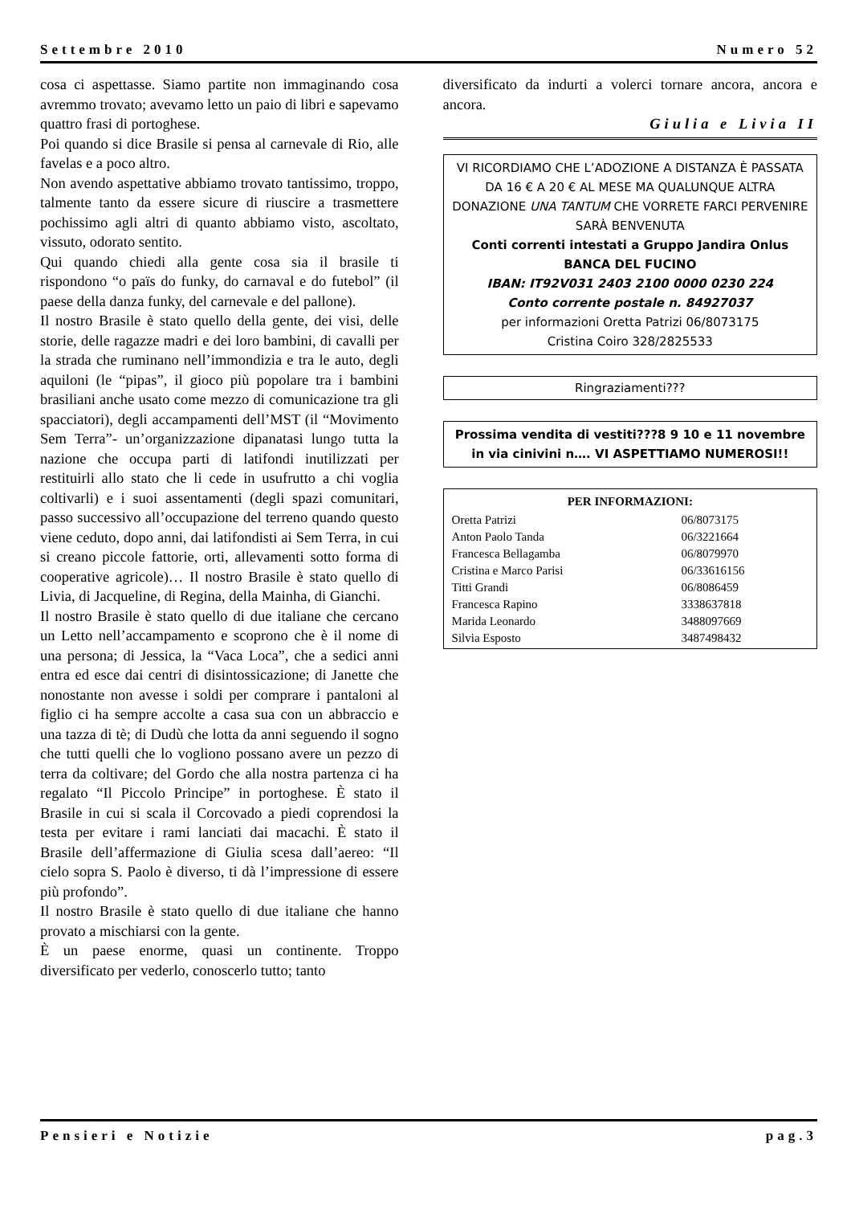Settembre 2010 Numero 52
cosa ci aspettasse. Siamo partite non immaginando cosa avremmo trovato; avevamo letto un paio di libri e sapevamo quattro frasi di portoghese.
Poi quando si dice Brasile si pensa al carnevale di Rio, alle favelas e a poco altro.
Non avendo aspettative abbiamo trovato tantissimo, troppo, talmente tanto da essere sicure di riuscire a trasmettere pochissimo agli altri di quanto abbiamo visto, ascoltato, vissuto, odorato sentito.
Qui quando chiedi alla gente cosa sia il brasile ti rispondono “o païs do funky, do carnaval e do futebol” (il paese della danza funky, del carnevale e del pallone).
Il nostro Brasile è stato quello della gente, dei visi, delle storie, delle ragazze madri e dei loro bambini, di cavalli per la strada che ruminano nell’immondizia e tra le auto, degli aquiloni (le “pipas”, il gioco più popolare tra i bambini brasiliani anche usato come mezzo di comunicazione tra gli spacciatori), degli accampamenti dell’MST (il “Movimento Sem Terra”- un’organizzazione dipanatasi lungo tutta la nazione che occupa parti di latifondi inutilizzati per restituirli allo stato che li cede in usufrutto a chi voglia coltivarli) e i suoi assentamenti (degli spazi comunitari, passo successivo all’occupazione del terreno quando questo viene ceduto, dopo anni, dai latifondisti ai Sem Terra, in cui si creano piccole fattorie, orti, allevamenti sotto forma di cooperative agricole)… Il nostro Brasile è stato quello di Livia, di Jacqueline, di Regina, della Mainha, di Gianchi.
Il nostro Brasile è stato quello di due italiane che cercano un Letto nell’accampamento e scoprono che è il nome di una persona; di Jessica, la “Vaca Loca”, che a sedici anni entra ed esce dai centri di disintossicazione; di Janette che nonostante non avesse i soldi per comprare i pantaloni al figlio ci ha sempre accolte a casa sua con un abbraccio e una tazza di tè; di Dudù che lotta da anni seguendo il sogno che tutti quelli che lo vogliono possano avere un pezzo di terra da coltivare; del Gordo che alla nostra partenza ci ha regalato “Il Piccolo Principe” in portoghese. È stato il Brasile in cui si scala il Corcovado a piedi coprendosi la testa per evitare i rami lanciati dai macachi. È stato il Brasile dell’affermazione di Giulia scesa dall’aereo: “Il cielo sopra S. Paolo è diverso, ti dà l’impressione di essere più profondo”.
Il nostro Brasile è stato quello di due italiane che hanno provato a mischiarsi con la gente.
È un paese enorme, quasi un continente. Troppo diversificato per vederlo, conoscerlo tutto; tanto
diversificato da indurti a volerci tornare ancora, ancora e ancora.
Giulia e Livia II
VI RICORDIAMO CHE L’ADOZIONE A DISTANZA È PASSATA DA 16 € A 20 € AL MESE MA QUALUNQUE ALTRA DONAZIONE UNA TANTUM CHE VORRETE FARCI PERVENIRE SARÀ BENVENUTA
Conti correnti intestati a Gruppo Jandira Onlus
BANCA DEL FUCINO
IBAN: IT92V031 2403 2100 0000 0230 224
Conto corrente postale n. 84927037
per informazioni Oretta Patrizi 06/8073175
Cristina Coiro 328/2825533
Ringraziamenti???
Prossima vendita di vestiti???8 9 10 e 11 novembre in via cinivini n…. VI ASPETTIAMO NUMEROSI!!
| PER INFORMAZIONI: | |
| --- | --- |
| Oretta Patrizi | 06/8073175 |
| Anton Paolo Tanda | 06/3221664 |
| Francesca Bellagamba | 06/8079970 |
| Cristina e Marco Parisi | 06/33616156 |
| Titti Grandi | 06/8086459 |
| Francesca Rapino | 3338637818 |
| Marida Leonardo | 3488097669 |
| Silvia Esposto | 3487498432 |
Pensieri e Notizie pag.3